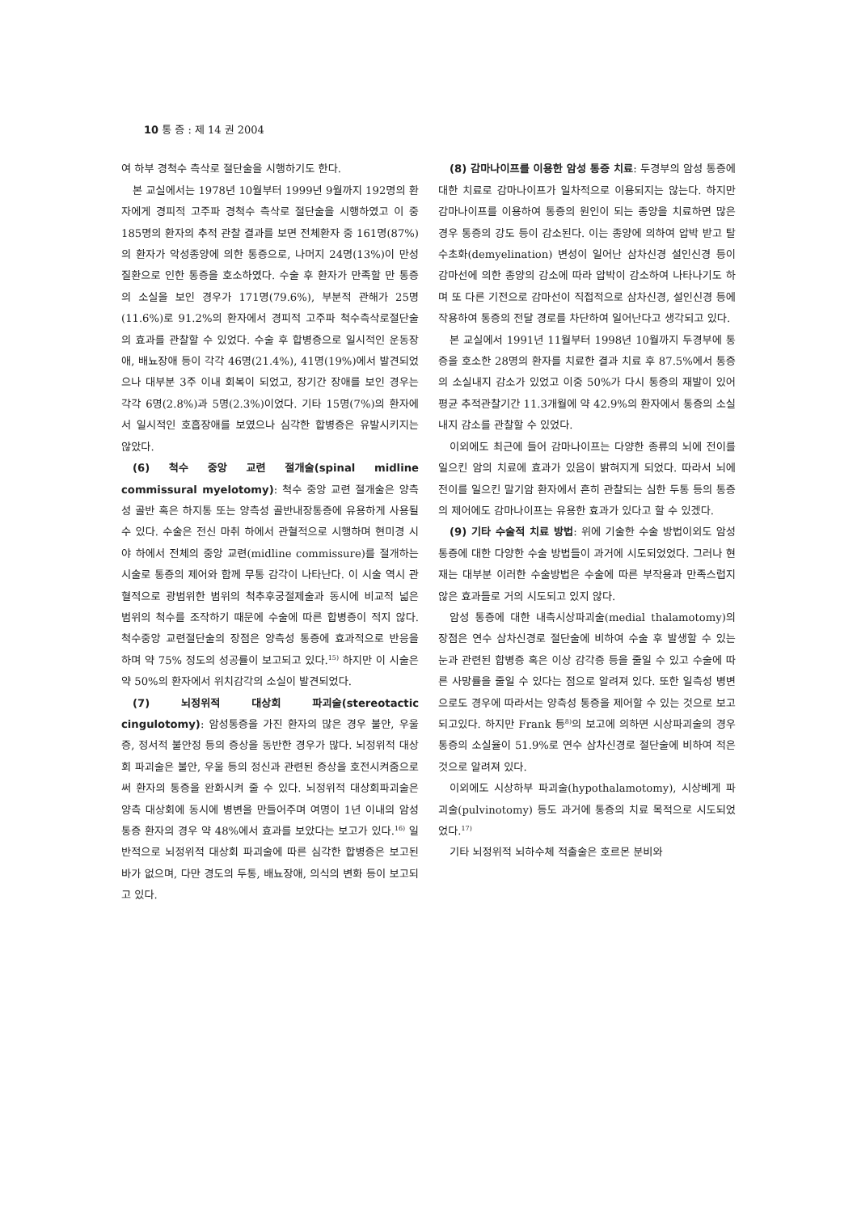10 통 증 : 제 14 권 2004
여 하부 경척수 측삭로 절단술을 시행하기도 한다.
본 교실에서는 1978년 10월부터 1999년 9월까지 192명의 환자에게 경피적 고주파 경척수 측삭로 절단술을 시행하였고 이 중 185명의 환자의 추적 관찰 결과를 보면 전체환자 중 161명(87%)의 환자가 악성종양에 의한 통증으로, 나머지 24명(13%)이 만성질환으로 인한 통증을 호소하였다. 수술 후 환자가 만족할 만 통증의 소실을 보인 경우가 171명(79.6%), 부분적 관해가 25명(11.6%)로 91.2%의 환자에서 경피적 고주파 척수측삭로절단술의 효과를 관찰할 수 있었다. 수술 후 합병증으로 일시적인 운동장애, 배뇨장애 등이 각각 46명(21.4%), 41명(19%)에서 발견되었으나 대부분 3주 이내 회복이 되었고, 장기간 장애를 보인 경우는 각각 6명(2.8%)과 5명(2.3%)이었다. 기타 15명(7%)의 환자에서 일시적인 호흡장애를 보였으나 심각한 합병증은 유발시키지는 않았다.
(6) 척수 중앙 교련 절개술(spinal midline commissural myelotomy): 척수 중앙 교련 절개술은 양측성 골반 혹은 하지통 또는 양측성 골반내장통증에 유용하게 사용될 수 있다. 수술은 전신 마취 하에서 관혈적으로 시행하며 현미경 시야 하에서 전체의 중앙 교련(midline commissure)를 절개하는 시술로 통증의 제어와 함께 무통 감각이 나타난다. 이 시술 역시 관혈적으로 광범위한 범위의 척추후궁절제술과 동시에 비교적 넓은 범위의 척수를 조작하기 때문에 수술에 따른 합병증이 적지 않다. 척수중앙 교련절단술의 장점은 양측성 통증에 효과적으로 반응을 하며 약 75% 정도의 성공률이 보고되고 있다.<sup>15)</sup> 하지만 이 시술은 약 50%의 환자에서 위치감각의 소실이 발견되었다.
(7) 뇌정위적 대상회 파괴술(stereotactic cingulotomy): 암성통증을 가진 환자의 많은 경우 불안, 우울증, 정서적 불안정 등의 증상을 동반한 경우가 많다. 뇌정위적 대상회 파괴술은 불안, 우울 등의 정신과 관련된 증상을 호전시켜줌으로써 환자의 통증을 완화시켜 줄 수 있다. 뇌정위적 대상회파괴술은 양측 대상회에 동시에 병변을 만들어주며 여명이 1년 이내의 암성 통증 환자의 경우 약 48%에서 효과를 보았다는 보고가 있다.<sup>16)</sup> 일반적으로 뇌정위적 대상회 파괴술에 따른 심각한 합병증은 보고된 바가 없으며, 다만 경도의 두통, 배뇨장애, 의식의 변화 등이 보고되고 있다.
(8) 감마나이프를 이용한 암성 통증 치료: 두경부의 암성 통증에 대한 치료로 감마나이프가 일차적으로 이용되지는 않는다. 하지만 감마나이프를 이용하여 통증의 원인이 되는 종양을 치료하면 많은 경우 통증의 강도 등이 감소된다. 이는 종양에 의하여 압박 받고 탈수초화(demyelination) 변성이 일어난 삼차신경 설인신경 등이 감마선에 의한 종양의 감소에 따라 압박이 감소하여 나타나기도 하며 또 다른 기전으로 감마선이 직접적으로 삼차신경, 설인신경 등에 작용하여 통증의 전달 경로를 차단하여 일어난다고 생각되고 있다.
본 교실에서 1991년 11월부터 1998년 10월까지 두경부에 통증을 호소한 28명의 환자를 치료한 결과 치료 후 87.5%에서 통증의 소실내지 감소가 있었고 이중 50%가 다시 통증의 재발이 있어 평균 추적관찰기간 11.3개월에 약 42.9%의 환자에서 통증의 소실내지 감소를 관찰할 수 있었다.
이외에도 최근에 들어 감마나이프는 다양한 종류의 뇌에 전이를 일으킨 암의 치료에 효과가 있음이 밝혀지게 되었다. 따라서 뇌에 전이를 일으킨 말기암 환자에서 흔히 관찰되는 심한 두통 등의 통증의 제어에도 감마나이프는 유용한 효과가 있다고 할 수 있겠다.
(9) 기타 수술적 치료 방법: 위에 기술한 수술 방법이외도 암성 통증에 대한 다양한 수술 방법들이 과거에 시도되었었다. 그러나 현재는 대부분 이러한 수술방법은 수술에 따른 부작용과 만족스럽지 않은 효과들로 거의 시도되고 있지 않다.
암성 통증에 대한 내측시상파괴술(medial thalamotomy)의 장점은 연수 삼차신경로 절단술에 비하여 수술 후 발생할 수 있는 눈과 관련된 합병증 혹은 이상 감각증 등을 줄일 수 있고 수술에 따른 사망률을 줄일 수 있다는 점으로 알려져 있다. 또한 일측성 병변으로도 경우에 따라서는 양측성 통증을 제어할 수 있는 것으로 보고되고있다. 하지만 Frank 등<sup>8)</sup>의 보고에 의하면 시상파괴술의 경우 통증의 소실율이 51.9%로 연수 삼차신경로 절단술에 비하여 적은 것으로 알려져 있다.
이외에도 시상하부 파괴술(hypothalamotomy), 시상베게 파괴술(pulvinotomy) 등도 과거에 통증의 치료 목적으로 시도되었었다.<sup>17)</sup>
기타 뇌정위적 뇌하수체 적출술은 호르몬 분비와